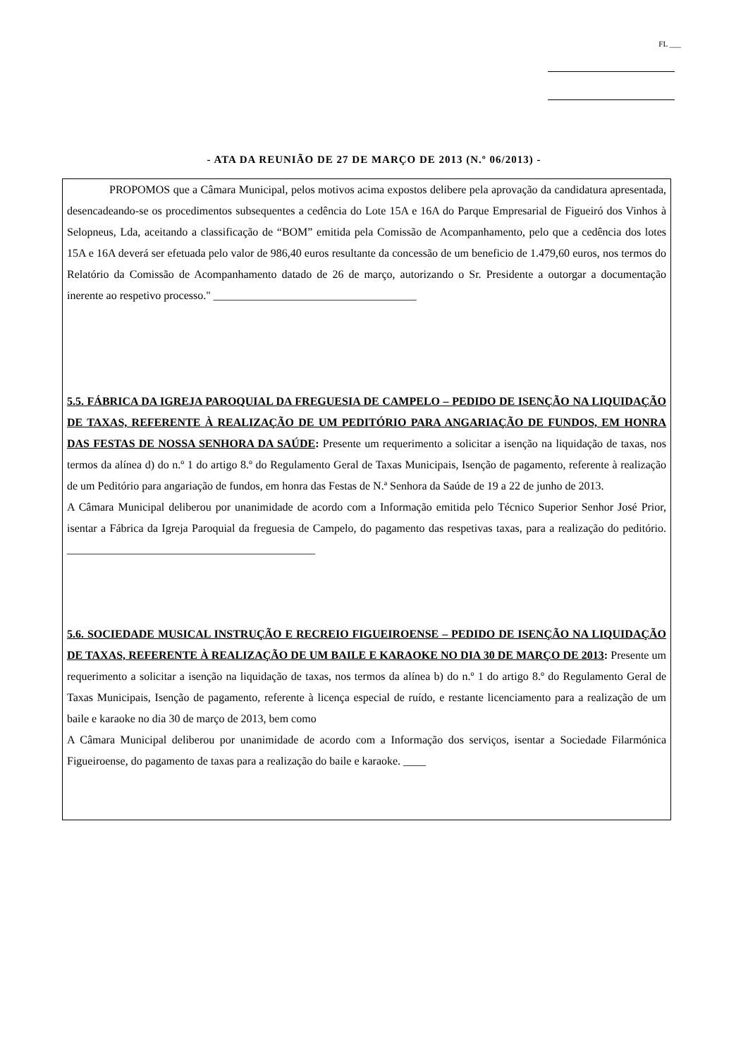FL ___
- ATA DA REUNIÃO DE 27 DE MARÇO DE 2013 (N.º 06/2013) -
PROPOMOS que a Câmara Municipal, pelos motivos acima expostos delibere pela aprovação da candidatura apresentada, desencadeando-se os procedimentos subsequentes a cedência do Lote 15A e 16A do Parque Empresarial de Figueiró dos Vinhos à Selopneus, Lda, aceitando a classificação de “BOM” emitida pela Comissão de Acompanhamento, pelo que a cedência dos lotes 15A e 16A deverá ser efetuada pelo valor de 986,40 euros resultante da concessão de um beneficio de 1.479,60 euros, nos termos do Relatório da Comissão de Acompanhamento datado de 26 de março, autorizando o Sr. Presidente a outorgar a documentação inerente ao respetivo processo." ____________________________________
5.5. FÁBRICA DA IGREJA PAROQUIAL DA FREGUESIA DE CAMPELO – PEDIDO DE ISENÇÃO NA LIQUIDAÇÃO DE TAXAS, REFERENTE À REALIZAÇÃO DE UM PEDITÓRIO PARA ANGARIAÇÃO DE FUNDOS, EM HONRA DAS FESTAS DE NOSSA SENHORA DA SAÚDE: Presente um requerimento a solicitar a isenção na liquidação de taxas, nos termos da alínea d) do n.º 1 do artigo 8.º do Regulamento Geral de Taxas Municipais, Isenção de pagamento, referente à realização de um Peditório para angariação de fundos, em honra das Festas de N.ª Senhora da Saúde de 19 a 22 de junho de 2013.
A Câmara Municipal deliberou por unanimidade de acordo com a Informação emitida pelo Técnico Superior Senhor José Prior, isentar a Fábrica da Igreja Paroquial da freguesia de Campelo, do pagamento das respetivas taxas, para a realização do peditório. ____________________________________________
5.6. SOCIEDADE MUSICAL INSTRUÇÃO E RECREIO FIGUEIROENSE – PEDIDO DE ISENÇÃO NA LIQUIDAÇÃO DE TAXAS, REFERENTE À REALIZAÇÃO DE UM BAILE E KARAOKE NO DIA 30 DE MARÇO DE 2013: Presente um requerimento a solicitar a isenção na liquidação de taxas, nos termos da alínea b) do n.º 1 do artigo 8.º do Regulamento Geral de Taxas Municipais, Isenção de pagamento, referente à licença especial de ruído, e restante licenciamento para a realização de um baile e karaoke no dia 30 de março de 2013, bem como
A Câmara Municipal deliberou por unanimidade de acordo com a Informação dos serviços, isentar a Sociedade Filarmónica Figueiroense, do pagamento de taxas para a realização do baile e karaoke. ____